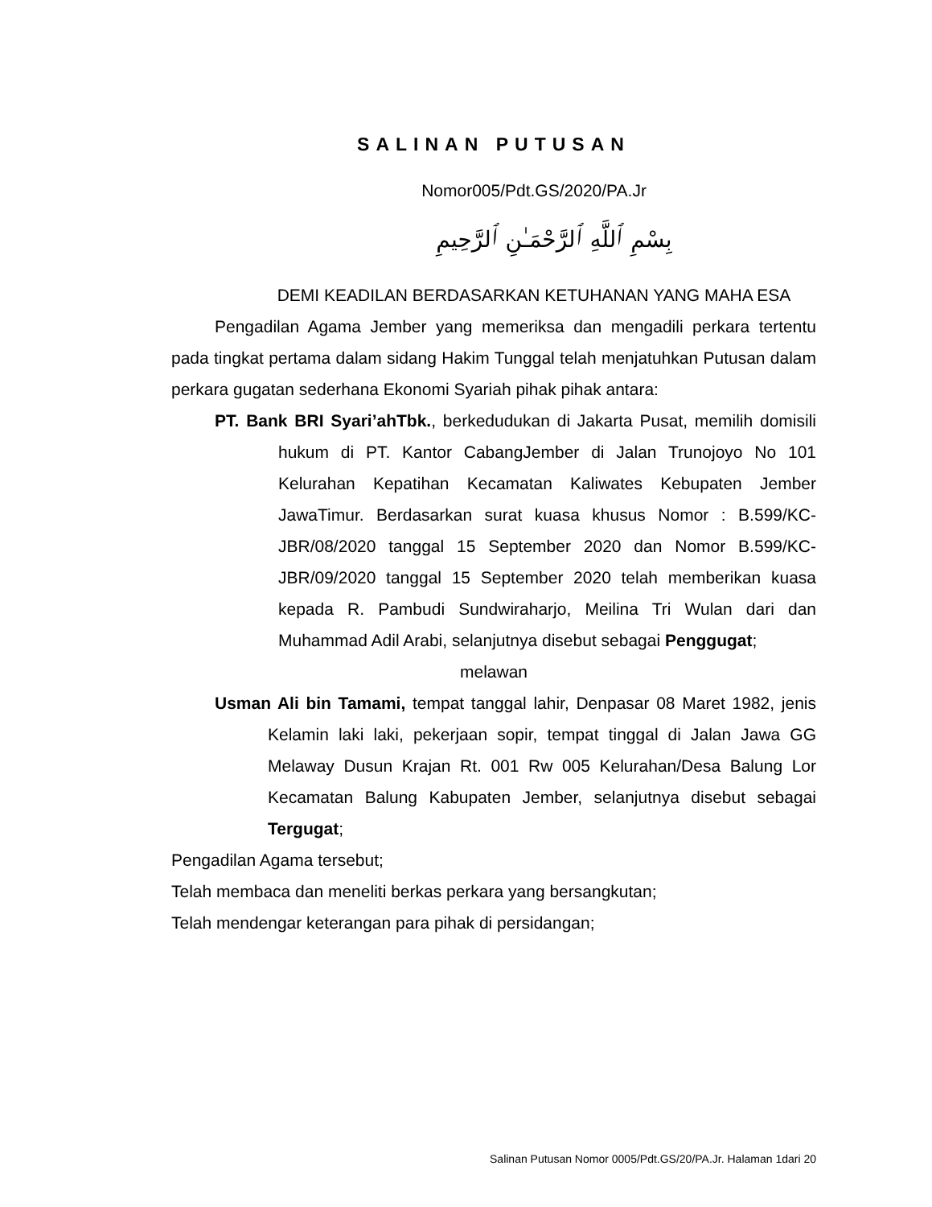SALINAN PUTUSAN
Nomor005/Pdt.GS/2020/PA.Jr
بِسْمِ ٱللَّهِ ٱلرَّحْمَـٰنِ ٱلرَّحِيمِ
DEMI KEADILAN BERDASARKAN KETUHANAN YANG MAHA ESA
Pengadilan Agama Jember yang memeriksa dan mengadili perkara tertentu pada tingkat pertama dalam sidang Hakim Tunggal telah menjatuhkan Putusan dalam perkara gugatan sederhana Ekonomi Syariah pihak pihak antara:
PT. Bank BRI Syari’ahTbk., berkedudukan di Jakarta Pusat, memilih domisili hukum di PT. Kantor CabangJember di Jalan Trunojoyo No 101 Kelurahan Kepatihan Kecamatan Kaliwates Kebupaten Jember JawaTimur. Berdasarkan surat kuasa khusus Nomor : B.599/KC-JBR/08/2020 tanggal 15 September 2020 dan Nomor B.599/KC-JBR/09/2020 tanggal 15 September 2020 telah memberikan kuasa kepada R. Pambudi Sundwiraharjo, Meilina Tri Wulan dari dan Muhammad Adil Arabi, selanjutnya disebut sebagai Penggugat;
melawan
Usman Ali bin Tamami, tempat tanggal lahir, Denpasar 08 Maret 1982, jenis Kelamin laki laki, pekerjaan sopir, tempat tinggal di Jalan Jawa GG Melaway Dusun Krajan Rt. 001 Rw 005 Kelurahan/Desa Balung Lor Kecamatan Balung Kabupaten Jember, selanjutnya disebut sebagai Tergugat;
Pengadilan Agama tersebut;
Telah membaca dan meneliti berkas perkara yang bersangkutan;
Telah mendengar keterangan para pihak di persidangan;
Salinan Putusan Nomor 0005/Pdt.GS/20/PA.Jr. Halaman 1dari 20